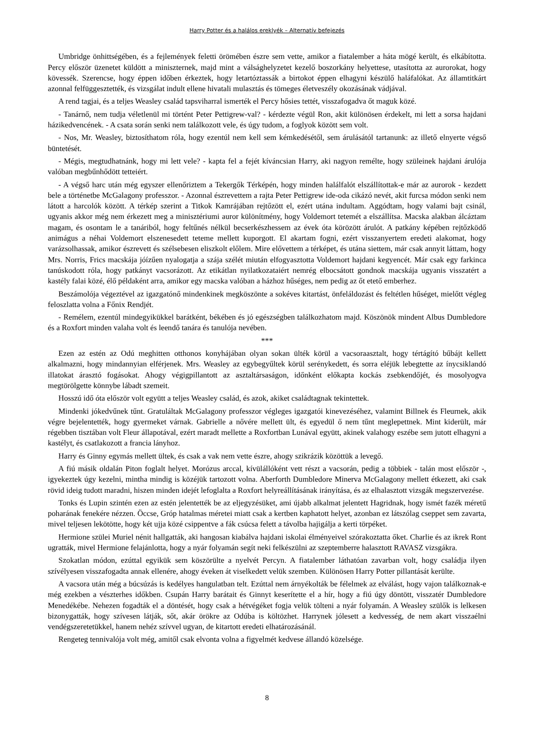Harry Potter és a halálos ereklyék – Alternatív befejezés
Umbridge önhittségében, és a fejlemények feletti örömében észre sem vette, amikor a fiatalember a háta mögé került, és elkábította. Percy először üzenetet küldött a miniszternek, majd mint a válsághelyzetet kezelő boszorkány helyettese, utasította az aurorokat, hogy kövessék. Szerencse, hogy éppen időben érkeztek, hogy letartóztassák a birtokot éppen elhagyni készülő haláfalókat. Az államtitkárt azonnal felfüggesztették, és vizsgálat indult ellene hivatali mulasztás és tömeges életveszély okozásának vádjával.
A rend tagjai, és a teljes Weasley család tapsviharral ismerték el Percy hősies tettét, visszafogadva őt maguk közé.
- Tanárnő, nem tudja véletlenül mi történt Peter Pettigrew-val? - kérdezte végül Ron, akit különösen érdekelt, mi lett a sorsa hajdani házikedvencének. - A csata során senki nem találkozott vele, és úgy tudom, a foglyok között sem volt.
- Nos, Mr. Weasley, biztosíthatom róla, hogy ezentúl nem kell sem kémkedésétől, sem árulásától tartanunk: az illető elnyerte végső büntetését.
- Mégis, megtudhatnánk, hogy mi lett vele? - kapta fel a fejét kíváncsian Harry, aki nagyon remélte, hogy szüleinek hajdani árulója valóban megbűnhődött tetteiért.
- A végső harc után még egyszer ellenőriztem a Tekergők Térképén, hogy minden halálfalót elszállítottak-e már az aurorok - kezdett bele a történetbe McGalagony professzor. - Azonnal észrevettem a rajta Peter Pettigrew ide-oda cikázó nevét, akit furcsa módon senki nem látott a harcolók között. A térkép szerint a Titkok Kamrájában rejtőzött el, ezért utána indultam. Aggódtam, hogy valami bajt csinál, ugyanis akkor még nem érkezett meg a minisztériumi auror különítmény, hogy Voldemort tetemét a elszállítsa. Macska alakban álcáztam magam, és osontam le a tanáriból, hogy feltűnés nélkül becserkészhessem az évek óta körözött árulót. A patkány képében rejtőzködő animágus a néhai Voldemort elszenesedett teteme mellett kuporgott. El akartam fogni, ezért visszanyertem eredeti alakomat, hogy varázsolhassak, amikor észrevett és szélsebesen eliszkolt előlem. Mire elővettem a térképet, és utána siettem, már csak annyit láttam, hogy Mrs. Norris, Frics macskája jóízűen nyalogatja a szája szélét miután elfogyasztotta Voldemort hajdani kegyencét. Már csak egy farkinca tanúskodott róla, hogy patkányt vacsorázott. Az etikátlan nyilatkozataiért nemrég elbocsátott gondnok macskája ugyanis visszatért a kastély falai közé, élő példaként arra, amikor egy macska valóban a házhoz hűséges, nem pedig az őt etető emberhez.
Beszámolója végeztével az igazgatónő mindenkinek megköszönte a sokéves kitartást, önfeláldozást és feltétlen hűséget, mielőtt végleg feloszlatta volna a Főnix Rendjét.
- Remélem, ezentúl mindegyikükkel barátként, békében és jó egészségben találkozhatom majd. Köszönök mindent Albus Dumbledore és a Roxfort minden valaha volt és leendő tanára és tanulója nevében.
***
Ezen az estén az Odú meghitten otthonos konyhájában olyan sokan ülték körül a vacsoraasztalt, hogy tértágító bűbájt kellett alkalmazni, hogy mindannyian elférjenek. Mrs. Weasley az egybegyűltek körül serénykedett, és sorra eléjük lebegtette az ínycsiklandó illatokat árasztó fogásokat. Ahogy végigpillantott az asztaltársaságon, időnként előkapta kockás zsebkendőjét, és mosolyogva megtörölgette könnybe lábadt szemeit.
Hosszú idő óta először volt együtt a teljes Weasley család, és azok, akiket családtagnak tekintettek.
Mindenki jókedvűnek tűnt. Gratuláltak McGalagony professzor végleges igazgatói kinevezéséhez, valamint Billnek és Fleurnek, akik végre bejelentették, hogy gyermeket várnak. Gabrielle a nővére mellett ült, és egyedül ő nem tűnt meglepettnek. Mint kiderült, már régebben tisztában volt Fleur állapotával, ezért maradt mellette a Roxfortban Lunával együtt, akinek valahogy eszébe sem jutott elhagyni a kastélyt, és csatlakozott a francia lányhoz.
Harry és Ginny egymás mellett ültek, és csak a vak nem vette észre, ahogy szikrázik közöttük a levegő.
A fiú másik oldalán Piton foglalt helyet. Morózus arccal, kívülállóként vett részt a vacsorán, pedig a többiek - talán most először -, igyekeztek úgy kezelni, mintha mindig is közéjük tartozott volna. Aberforth Dumbledore Minerva McGalagony mellett étkezett, aki csak rövid ideig tudott maradni, hiszen minden idejét lefoglalta a Roxfort helyreállításának irányítása, és az elhalasztott vizsgák megszervezése.
Tonks és Lupin szintén ezen az estén jelentették be az eljegyzésüket, ami újabb alkalmat jelentett Hagridnak, hogy ismét fazék méretű poharának fenekére nézzen. Öccse, Gróp hatalmas méretei miatt csak a kertben kaphatott helyet, azonban ez látszólag cseppet sem zavarta, mivel teljesen lekötötte, hogy két ujja közé csippentve a fák csúcsa felett a távolba hajigálja a kerti törpéket.
Hermione szülei Muriel nénit hallgatták, aki hangosan kiabálva hajdani iskolai élményeivel szórakoztatta őket. Charlie és az ikrek Ront ugratták, mivel Hermione felajánlotta, hogy a nyár folyamán segít neki felkészülni az szeptemberre halasztott RAVASZ vizsgákra.
Szokatlan módon, ezúttal egyikük sem köszörülte a nyelvét Percyn. A fiatalember láthatóan zavarban volt, hogy családja ilyen szívélyesen visszafogadta annak ellenére, ahogy éveken át viselkedett velük szemben. Különösen Harry Potter pillantását kerülte.
A vacsora után még a búcsúzás is kedélyes hangulatban telt. Ezúttal nem árnyékolták be félelmek az elválást, hogy vajon találkoznak-e még ezekben a vészterhes időkben. Csupán Harry barátait és Ginnyt keserítette el a hír, hogy a fiú úgy döntött, visszatér Dumbledore Menedékébe. Nehezen fogadták el a döntését, hogy csak a hétvégéket fogja velük tölteni a nyár folyamán. A Weasley szülők is lelkesen bizonygatták, hogy szívesen látják, sőt, akár örökre az Odúba is költözhet. Harrynek jólesett a kedvesség, de nem akart visszaélni vendégszeretetükkel, hanem nehéz szívvel ugyan, de kitartott eredeti elhatározásánál.
Rengeteg tennivalója volt még, amitől csak elvonta volna a figyelmét kedvese állandó közelsége.
8